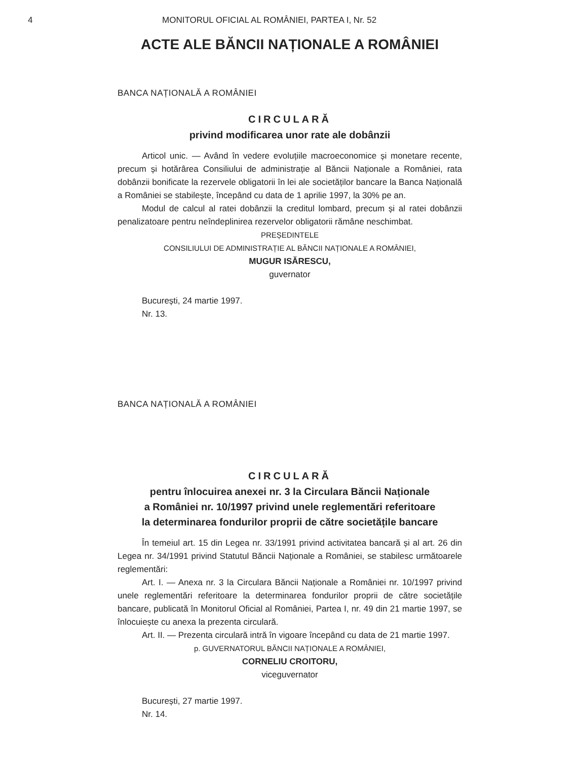4 MONITORUL OFICIAL AL ROMÂNIEI, PARTEA I, Nr. 52
ACTE ALE BĂNCII NAȚIONALE A ROMÂNIEI
BANCA NAȚIONALĂ A ROMÂNIEI
CIRCULARĂ
privind modificarea unor rate ale dobânzii
Articol unic. — Având în vedere evoluțiile macroeconomice și monetare recente, precum și hotărârea Consiliului de administrație al Băncii Naționale a României, rata dobânzii bonificate la rezervele obligatorii în lei ale societăților bancare la Banca Națională a României se stabilește, începând cu data de 1 aprilie 1997, la 30% pe an.
Modul de calcul al ratei dobânzii la creditul lombard, precum și al ratei dobânzii penalizatoare pentru neîndeplinirea rezervelor obligatorii rămâne neschimbat.
PREȘEDINTELE
CONSILIULUI DE ADMINISTRAȚIE AL BĂNCII NAȚIONALE A ROMÂNIEI,
MUGUR ISĂRESCU,
guvernator
București, 24 martie 1997.
Nr. 13.
BANCA NAȚIONALĂ A ROMÂNIEI
CIRCULARĂ
pentru înlocuirea anexei nr. 3 la Circulara Băncii Naționale
a României nr. 10/1997 privind unele reglementări referitoare
la determinarea fondurilor proprii de către societățile bancare
În temeiul art. 15 din Legea nr. 33/1991 privind activitatea bancară și al art. 26 din Legea nr. 34/1991 privind Statutul Băncii Naționale a României, se stabilesc următoarele reglementări:
Art. I. — Anexa nr. 3 la Circulara Băncii Naționale a României nr. 10/1997 privind unele reglementări referitoare la determinarea fondurilor proprii de către societățile bancare, publicată în Monitorul Oficial al României, Partea I, nr. 49 din 21 martie 1997, se înlocuiește cu anexa la prezenta circulară.
Art. II. — Prezenta circulară intră în vigoare începând cu data de 21 martie 1997.
p. GUVERNATORUL BĂNCII NAȚIONALE A ROMÂNIEI,
CORNELIU CROITORU,
viceguvernator
București, 27 martie 1997.
Nr. 14.